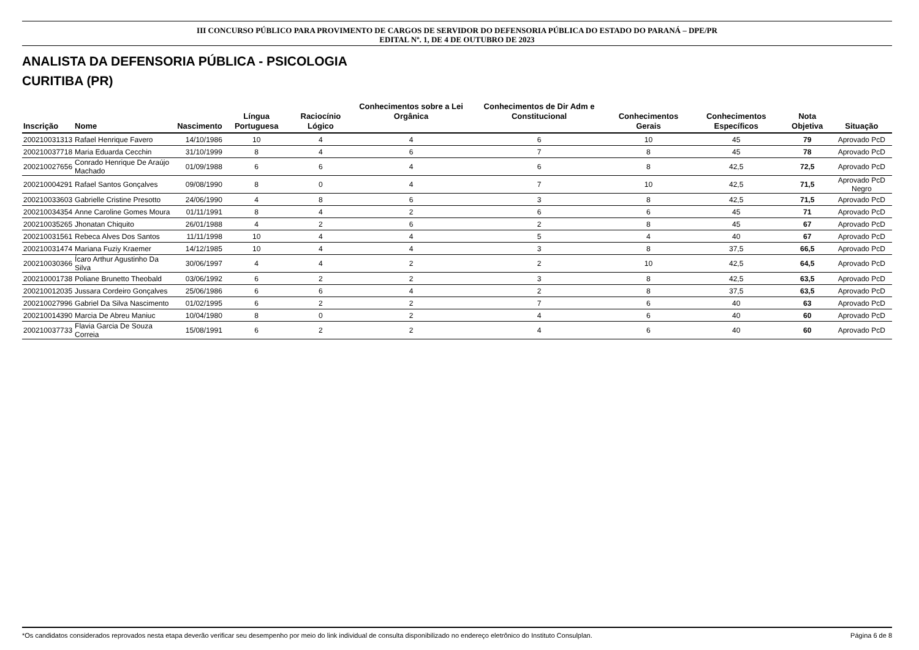III CONCURSO PÚBLICO PARA PROVIMENTO DE CARGOS DE SERVIDOR DO DEFENSORIA PÚBLICA DO ESTADO DO PARANÁ – DPE/PR
EDITAL Nº. 1, DE 4 DE OUTUBRO DE 2023
ANALISTA DA DEFENSORIA PÚBLICA - PSICOLOGIA
CURITIBA (PR)
| Inscrição | Nome | Nascimento | Língua Portuguesa | Raciocínio Lógico | Conhecimentos sobre a Lei Orgânica | Conhecimentos de Dir Adm e Constitucional | Conhecimentos Gerais | Conhecimentos Específicos | Nota Objetiva | Situação |
| --- | --- | --- | --- | --- | --- | --- | --- | --- | --- | --- |
| 200210031313 | Rafael Henrique Favero | 14/10/1986 | 10 | 4 | 4 | 6 | 10 | 45 | 79 | Aprovado PcD |
| 200210037718 | Maria Eduarda Cecchin | 31/10/1999 | 8 | 4 | 6 | 7 | 8 | 45 | 78 | Aprovado PcD |
| 200210027656 | Conrado Henrique De Araújo Machado | 01/09/1988 | 6 | 6 | 4 | 6 | 8 | 42,5 | 72,5 | Aprovado PcD |
| 200210004291 | Rafael Santos Gonçalves | 09/08/1990 | 8 | 0 | 4 | 7 | 10 | 42,5 | 71,5 | Aprovado PcD Negro |
| 200210033603 | Gabrielle Cristine Presotto | 24/06/1990 | 4 | 8 | 6 | 3 | 8 | 42,5 | 71,5 | Aprovado PcD |
| 200210034354 | Anne Caroline Gomes Moura | 01/11/1991 | 8 | 4 | 2 | 6 | 6 | 45 | 71 | Aprovado PcD |
| 200210035265 | Jhonatan Chiquito | 26/01/1988 | 4 | 2 | 6 | 2 | 8 | 45 | 67 | Aprovado PcD |
| 200210031561 | Rebeca Alves Dos Santos | 11/11/1998 | 10 | 4 | 4 | 5 | 4 | 40 | 67 | Aprovado PcD |
| 200210031474 | Mariana Fuziy Kraemer | 14/12/1985 | 10 | 4 | 4 | 3 | 8 | 37,5 | 66,5 | Aprovado PcD |
| 200210030366 | Ícaro Arthur Agustinho Da Silva | 30/06/1997 | 4 | 4 | 2 | 2 | 10 | 42,5 | 64,5 | Aprovado PcD |
| 200210001738 | Poliane Brunetto Theobald | 03/06/1992 | 6 | 2 | 2 | 3 | 8 | 42,5 | 63,5 | Aprovado PcD |
| 200210012035 | Jussara Cordeiro Gonçalves | 25/06/1986 | 6 | 6 | 4 | 2 | 8 | 37,5 | 63,5 | Aprovado PcD |
| 200210027996 | Gabriel Da Silva Nascimento | 01/02/1995 | 6 | 2 | 2 | 7 | 6 | 40 | 63 | Aprovado PcD |
| 200210014390 | Marcia De Abreu Maniuc | 10/04/1980 | 8 | 0 | 2 | 4 | 6 | 40 | 60 | Aprovado PcD |
| 200210037733 | Flavia Garcia De Souza Correia | 15/08/1991 | 6 | 2 | 2 | 4 | 6 | 40 | 60 | Aprovado PcD |
*Os candidatos considerados reprovados nesta etapa deverão verificar seu desempenho por meio do link individual de consulta disponibilizado no endereço eletrônico do Instituto Consulplan. Página 6 de 8